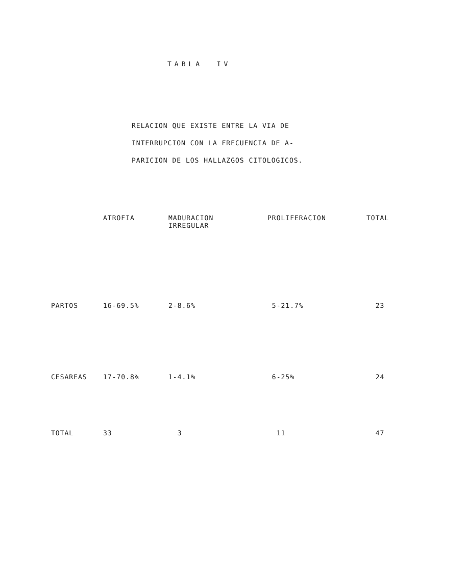TABLA IV
RELACION QUE EXISTE ENTRE LA VIA DE
INTERRUPCION CON LA FRECUENCIA DE A-
PARICION DE LOS HALLAZGOS CITOLOGICOS.
| | ATROFIA | MADURACION IRREGULAR | PROLIFERACION | TOTAL |
| --- | --- | --- | --- | --- |
| PARTOS | 16-69.5% | 2-8.6% | 5-21.7% | 23 |
| CESAREAS | 17-70.8% | 1-4.1% | 6-25% | 24 |
| TOTAL | 33 | 3 | 11 | 47 |